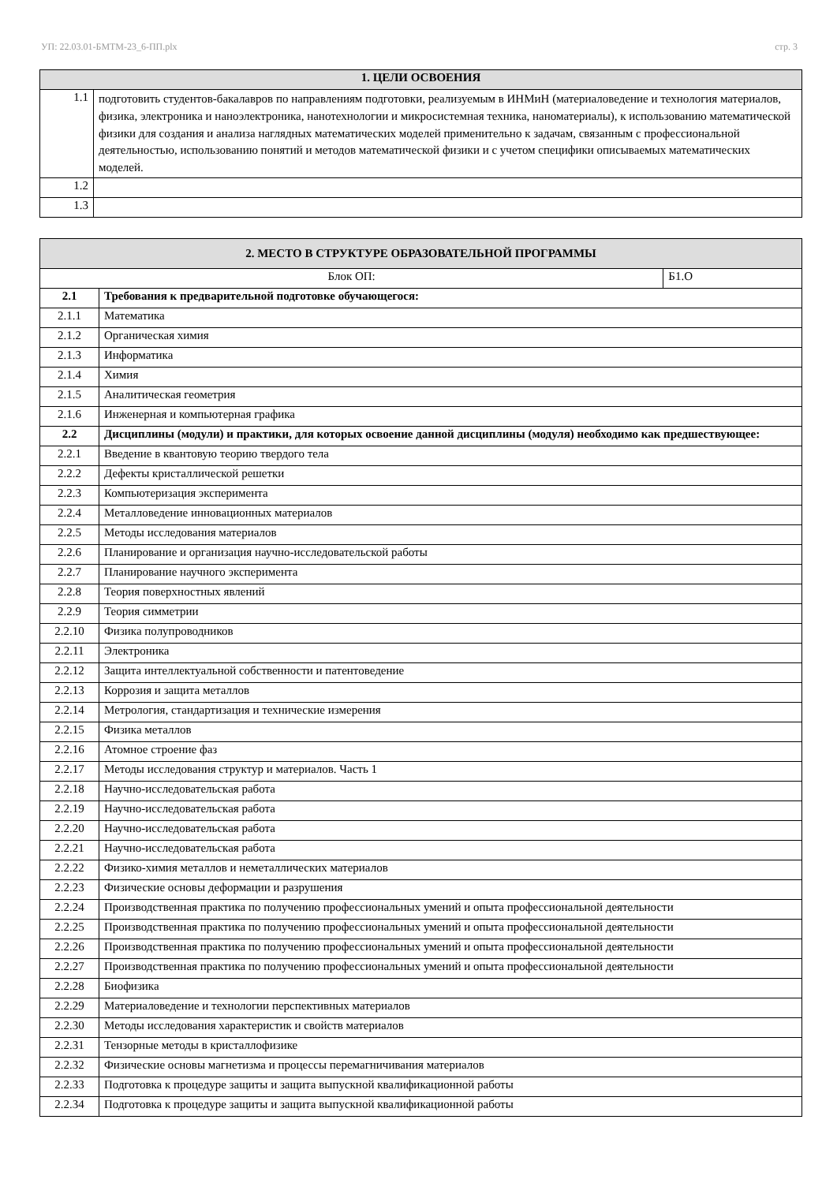УП: 22.03.01-БМТМ-23_6-ПП.plx стр. 3
| 1. ЦЕЛИ ОСВОЕНИЯ | |
| --- | --- |
| 1.1 | подготовить студентов-бакалавров по направлениям подготовки, реализуемым в ИНМиН (материаловедение и технология материалов, физика, электроника и наноэлектроника, нанотехнологии и микросистемная техника, наноматериалы), к использованию математической физики для создания и анализа наглядных математических моделей применительно к задачам, связанным с профессиональной деятельностью, использованию понятий и методов математической физики и с учетом специфики описываемых математических моделей. |
| 1.2 | |
| 1.3 | |
| 2. МЕСТО В СТРУКТУРЕ ОБРАЗОВАТЕЛЬНОЙ ПРОГРАММЫ | | |
| --- | --- | --- |
| Блок ОП: | | Б1.О |
| 2.1 | Требования к предварительной подготовке обучающегося: | |
| 2.1.1 | Математика | |
| 2.1.2 | Органическая химия | |
| 2.1.3 | Информатика | |
| 2.1.4 | Химия | |
| 2.1.5 | Аналитическая геометрия | |
| 2.1.6 | Инженерная и компьютерная графика | |
| 2.2 | Дисциплины (модули) и практики, для которых освоение данной дисциплины (модуля) необходимо как предшествующее: | |
| 2.2.1 | Введение в квантовую теорию твердого тела | |
| 2.2.2 | Дефекты кристаллической решетки | |
| 2.2.3 | Компьютеризация эксперимента | |
| 2.2.4 | Металловедение инновационных материалов | |
| 2.2.5 | Методы исследования материалов | |
| 2.2.6 | Планирование и организация научно-исследовательской работы | |
| 2.2.7 | Планирование научного эксперимента | |
| 2.2.8 | Теория поверхностных явлений | |
| 2.2.9 | Теория симметрии | |
| 2.2.10 | Физика полупроводников | |
| 2.2.11 | Электроника | |
| 2.2.12 | Защита интеллектуальной собственности и патентоведение | |
| 2.2.13 | Коррозия и защита металлов | |
| 2.2.14 | Метрология, стандартизация и технические измерения | |
| 2.2.15 | Физика металлов | |
| 2.2.16 | Атомное строение фаз | |
| 2.2.17 | Методы исследования структур и материалов. Часть 1 | |
| 2.2.18 | Научно-исследовательская работа | |
| 2.2.19 | Научно-исследовательская работа | |
| 2.2.20 | Научно-исследовательская работа | |
| 2.2.21 | Научно-исследовательская работа | |
| 2.2.22 | Физико-химия металлов и неметаллических материалов | |
| 2.2.23 | Физические основы деформации и разрушения | |
| 2.2.24 | Производственная практика по получению профессиональных умений и опыта профессиональной деятельности | |
| 2.2.25 | Производственная практика по получению профессиональных умений и опыта профессиональной деятельности | |
| 2.2.26 | Производственная практика по получению профессиональных умений и опыта профессиональной деятельности | |
| 2.2.27 | Производственная практика по получению профессиональных умений и опыта профессиональной деятельности | |
| 2.2.28 | Биофизика | |
| 2.2.29 | Материаловедение и технологии перспективных материалов | |
| 2.2.30 | Методы исследования характеристик и свойств материалов | |
| 2.2.31 | Тензорные методы в кристаллофизике | |
| 2.2.32 | Физические основы магнетизма и процессы перемагничивания материалов | |
| 2.2.33 | Подготовка к процедуре защиты и защита выпускной квалификационной работы | |
| 2.2.34 | Подготовка к процедуре защиты и защита выпускной квалификационной работы | |